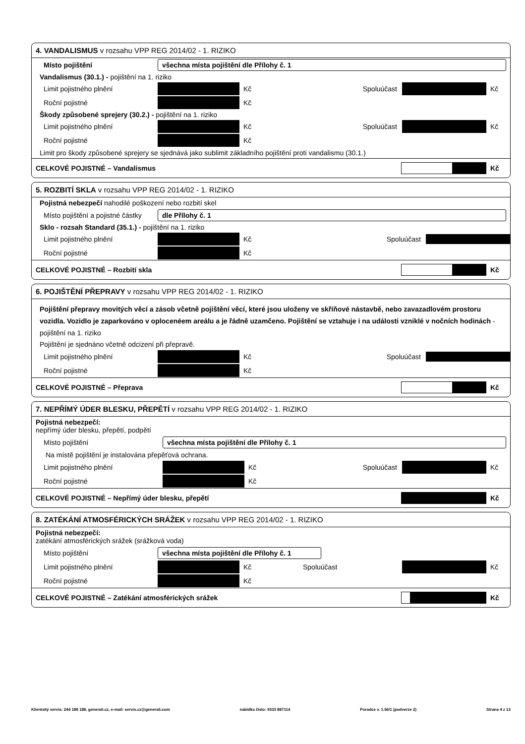4. VANDALISMUS v rozsahu VPP REG 2014/02 - 1. RIZIKO
Místo pojištění všechna místa pojištění dle Přílohy č. 1
Vandalismus (30.1.) - pojištění na 1. riziko
Limit pojistného plnění Kč Spoluúčast Kč
Roční pojistné Kč
Škody způsobené sprejery (30.2.) - pojištění na 1. riziko
Limit pojistného plnění Kč Spoluúčast Kč
Roční pojistné Kč
Limit pro škody způsobené sprejery se sjednává jako sublimit základního pojištění proti vandalismu (30.1.)
CELKOVÉ POJISTNÉ – Vandalismus Kč
5. ROZBITÍ SKLA v rozsahu VPP REG 2014/02 - 1. RIZIKO
Pojistná nebezpečí nahodilé poškození nebo rozbití skel
Místo pojištění a pojistné částky dle Přílohy č. 1
Sklo - rozsah Standard (35.1.) - pojištění na 1. riziko
Limit pojistného plnění Kč Spoluúčast
Roční pojistné Kč
CELKOVÉ POJISTNÉ – Rozbití skla Kč
6. POJIŠTĚNÍ PŘEPRAVY v rozsahu VPP REG 2014/02 - 1. RIZIKO
Pojištění přepravy movitých věcí a zásob včetně pojištění věcí, které jsou uloženy ve skříňové nástavbě, nebo zavazadlovém prostoru vozidla. Vozidlo je zaparkováno v oplocenéem areálu a je řádně uzamčeno. Pojištění se vztahuje i na události vzniklé v nočních hodinách - pojištění na 1. riziko
Pojištění je sjednáno včetně odcizení při přepravě.
Limit pojistného plnění Kč Spoluúčast
Roční pojistné Kč
CELKOVÉ POJISTNÉ – Přeprava Kč
7. NEPŘÍMÝ ÚDER BLESKU, PŘEPĚTÍ v rozsahu VPP REG 2014/02 - 1. RIZIKO
Pojistná nebezpečí:
nepřímý úder blesku, přepětí, podpětí
Místo pojištění všechna místa pojištění dle Přílohy č. 1
Na místě pojištění je instalována přepěťová ochrana.
Limit pojistného plnění Kč Spoluúčast Kč
Roční pojistné Kč
CELKOVÉ POJISTNÉ – Nepřímý úder blesku, přepětí Kč
8. ZATÉKÁNÍ ATMOSFÉRICKÝCH SRÁŽEK v rozsahu VPP REG 2014/02 - 1. RIZIKO
Pojistná nebezpečí:
zatékání atmosférických srážek (srážková voda)
Místo pojištění všechna místa pojištění dle Přílohy č. 1
Limit pojistného plnění Kč Spoluúčast Kč
Roční pojistné Kč
CELKOVÉ POJISTNÉ – Zatékání atmosférických srážek Kč
Klientský servis: 244 188 188, generali.cz, e-mail: servis.cz@generali.com nabídka číslo: 9333 887114 Poradce v. 1.56/1 (podverze 2) Strana 4 z 13